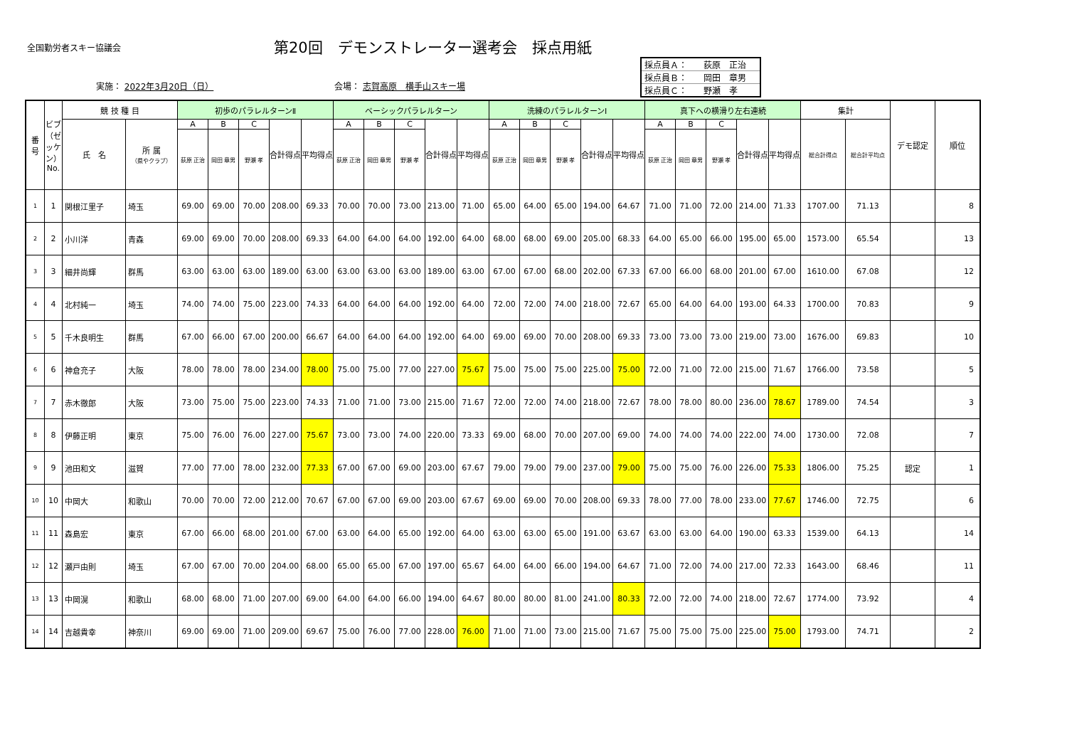全国勤労者スキー協議会
第20回　デモンストレーター選考会　採点用紙
実施： 2022年3月20日（日） 会場： 志賀高原　横手山スキー場
| 採点員Ａ： | 荻原 正治 |
| 採点員Ｂ： | 岡田 章男 |
| 採点員Ｃ： | 野瀬 孝 |
| 番 号 | ビブ（ゼッケン）No. | 競 技 種 目 | | 初歩のパラレルターンⅡ | | | | | ベーシックパラレルターン | | | | | 洗練のパラレルターンⅠ | | | | | 真下への横滑り左右連続 | | | | | 集計 | | デモ認定 | 順位 |
| --- | --- | --- | --- | --- | --- | --- | --- | --- | --- | --- | --- | --- | --- | --- | --- | --- | --- | --- | --- | --- | --- | --- | --- | --- | --- | --- | --- |
| | | 氏 名 | 所 属 （県やクラブ） | A | B | C | 合計得点 | 平均得点 | A | B | C | 合計得点 | 平均得点 | A | B | C | 合計得点 | 平均得点 | A | B | C | 合計得点 | 平均得点 | 総合計得点 | 総合計平均点 | | |
| | | | | 荻原 正治 | 岡田 章男 | 野瀬 孝 | | | 荻原 正治 | 岡田 章男 | 野瀬 孝 | | | 荻原 正治 | 岡田 章男 | 野瀬 孝 | | | 荻原 正治 | 岡田 章男 | 野瀬 孝 | | | | | | |
| 1 | 1 | 関根江里子 | 埼玉 | 69.00 | 69.00 | 70.00 | 208.00 | 69.33 | 70.00 | 70.00 | 73.00 | 213.00 | 71.00 | 65.00 | 64.00 | 65.00 | 194.00 | 64.67 | 71.00 | 71.00 | 72.00 | 214.00 | 71.33 | 1707.00 | 71.13 | | 8 |
| 2 | 2 | 小川洋 | 青森 | 69.00 | 69.00 | 70.00 | 208.00 | 69.33 | 64.00 | 64.00 | 64.00 | 192.00 | 64.00 | 68.00 | 68.00 | 69.00 | 205.00 | 68.33 | 64.00 | 65.00 | 66.00 | 195.00 | 65.00 | 1573.00 | 65.54 | | 13 |
| 3 | 3 | 細井尚輝 | 群馬 | 63.00 | 63.00 | 63.00 | 189.00 | 63.00 | 63.00 | 63.00 | 63.00 | 189.00 | 63.00 | 67.00 | 67.00 | 68.00 | 202.00 | 67.33 | 67.00 | 66.00 | 68.00 | 201.00 | 67.00 | 1610.00 | 67.08 | | 12 |
| 4 | 4 | 北村純一 | 埼玉 | 74.00 | 74.00 | 75.00 | 223.00 | 74.33 | 64.00 | 64.00 | 64.00 | 192.00 | 64.00 | 72.00 | 72.00 | 74.00 | 218.00 | 72.67 | 65.00 | 64.00 | 64.00 | 193.00 | 64.33 | 1700.00 | 70.83 | | 9 |
| 5 | 5 | 千木良明生 | 群馬 | 67.00 | 66.00 | 67.00 | 200.00 | 66.67 | 64.00 | 64.00 | 64.00 | 192.00 | 64.00 | 69.00 | 69.00 | 70.00 | 208.00 | 69.33 | 73.00 | 73.00 | 73.00 | 219.00 | 73.00 | 1676.00 | 69.83 | | 10 |
| 6 | 6 | 神倉充子 | 大阪 | 78.00 | 78.00 | 78.00 | 234.00 | 78.00 | 75.00 | 75.00 | 77.00 | 227.00 | 75.67 | 75.00 | 75.00 | 75.00 | 225.00 | 75.00 | 72.00 | 71.00 | 72.00 | 215.00 | 71.67 | 1766.00 | 73.58 | | 5 |
| 7 | 7 | 赤木徹郎 | 大阪 | 73.00 | 75.00 | 75.00 | 223.00 | 74.33 | 71.00 | 71.00 | 73.00 | 215.00 | 71.67 | 72.00 | 72.00 | 74.00 | 218.00 | 72.67 | 78.00 | 78.00 | 80.00 | 236.00 | 78.67 | 1789.00 | 74.54 | | 3 |
| 8 | 8 | 伊藤正明 | 東京 | 75.00 | 76.00 | 76.00 | 227.00 | 75.67 | 73.00 | 73.00 | 74.00 | 220.00 | 73.33 | 69.00 | 68.00 | 70.00 | 207.00 | 69.00 | 74.00 | 74.00 | 74.00 | 222.00 | 74.00 | 1730.00 | 72.08 | | 7 |
| 9 | 9 | 池田和文 | 滋賀 | 77.00 | 77.00 | 78.00 | 232.00 | 77.33 | 67.00 | 67.00 | 69.00 | 203.00 | 67.67 | 79.00 | 79.00 | 79.00 | 237.00 | 79.00 | 75.00 | 75.00 | 76.00 | 226.00 | 75.33 | 1806.00 | 75.25 | 認定 | 1 |
| 10 | 10 | 中岡大 | 和歌山 | 70.00 | 70.00 | 72.00 | 212.00 | 70.67 | 67.00 | 67.00 | 69.00 | 203.00 | 67.67 | 69.00 | 69.00 | 70.00 | 208.00 | 69.33 | 78.00 | 77.00 | 78.00 | 233.00 | 77.67 | 1746.00 | 72.75 | | 6 |
| 11 | 11 | 森島宏 | 東京 | 67.00 | 66.00 | 68.00 | 201.00 | 67.00 | 63.00 | 64.00 | 65.00 | 192.00 | 64.00 | 63.00 | 63.00 | 65.00 | 191.00 | 63.67 | 63.00 | 63.00 | 64.00 | 190.00 | 63.33 | 1539.00 | 64.13 | | 14 |
| 12 | 12 | 瀬戸由則 | 埼玉 | 67.00 | 67.00 | 70.00 | 204.00 | 68.00 | 65.00 | 65.00 | 67.00 | 197.00 | 65.67 | 64.00 | 64.00 | 66.00 | 194.00 | 64.67 | 71.00 | 72.00 | 74.00 | 217.00 | 72.33 | 1643.00 | 68.46 | | 11 |
| 13 | 13 | 中岡滉 | 和歌山 | 68.00 | 68.00 | 71.00 | 207.00 | 69.00 | 64.00 | 64.00 | 66.00 | 194.00 | 64.67 | 80.00 | 80.00 | 81.00 | 241.00 | 80.33 | 72.00 | 72.00 | 74.00 | 218.00 | 72.67 | 1774.00 | 73.92 | | 4 |
| 14 | 14 | 吉越貴幸 | 神奈川 | 69.00 | 69.00 | 71.00 | 209.00 | 69.67 | 75.00 | 76.00 | 77.00 | 228.00 | 76.00 | 71.00 | 71.00 | 73.00 | 215.00 | 71.67 | 75.00 | 75.00 | 75.00 | 225.00 | 75.00 | 1793.00 | 74.71 | | 2 |